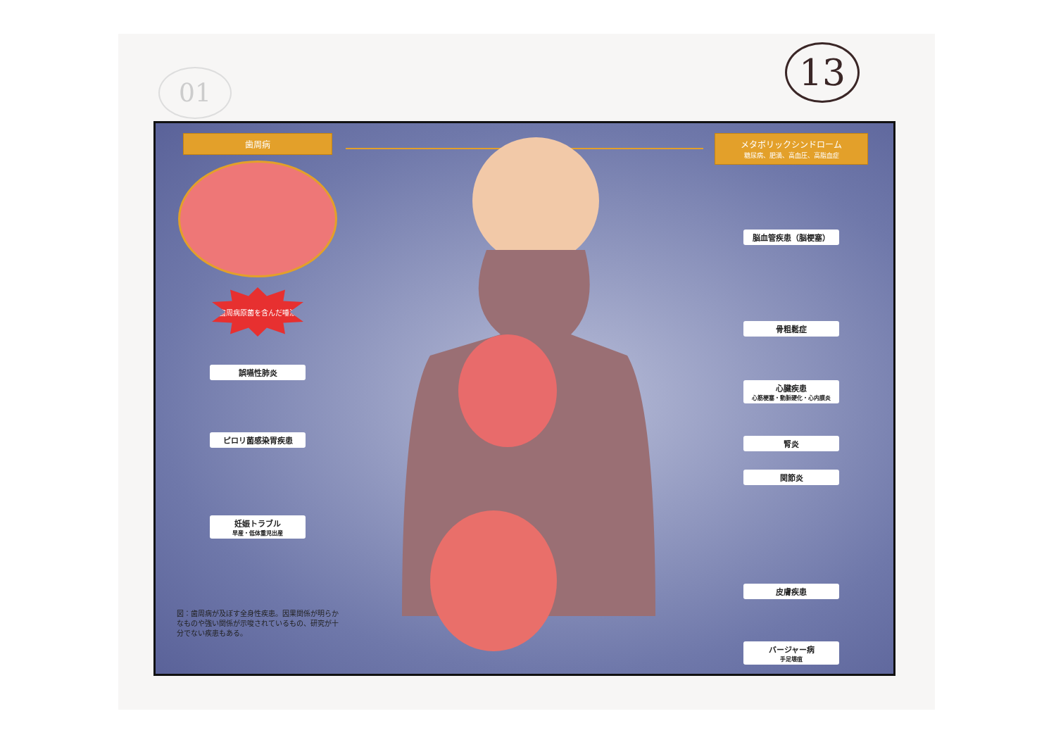01 13
歯周病
歯周病原菌を含んだ唾液
誤嚥性肺炎
ピロリ菌感染胃疾患
妊娠トラブル
早産・低体重児出産
図：歯周病が及ぼす全身性疾患。因果関係が明らかなものや強い関係が示唆されているもの、研究が十分でない疾患もある。
メタボリックシンドローム
糖尿病、肥満、高血圧、高脂血症
脳血管疾患（脳梗塞）
骨粗鬆症
心臓疾患
心筋梗塞・動脈硬化・心内膜炎
腎炎
関節炎
皮膚疾患
バージャー病
手足壊疽